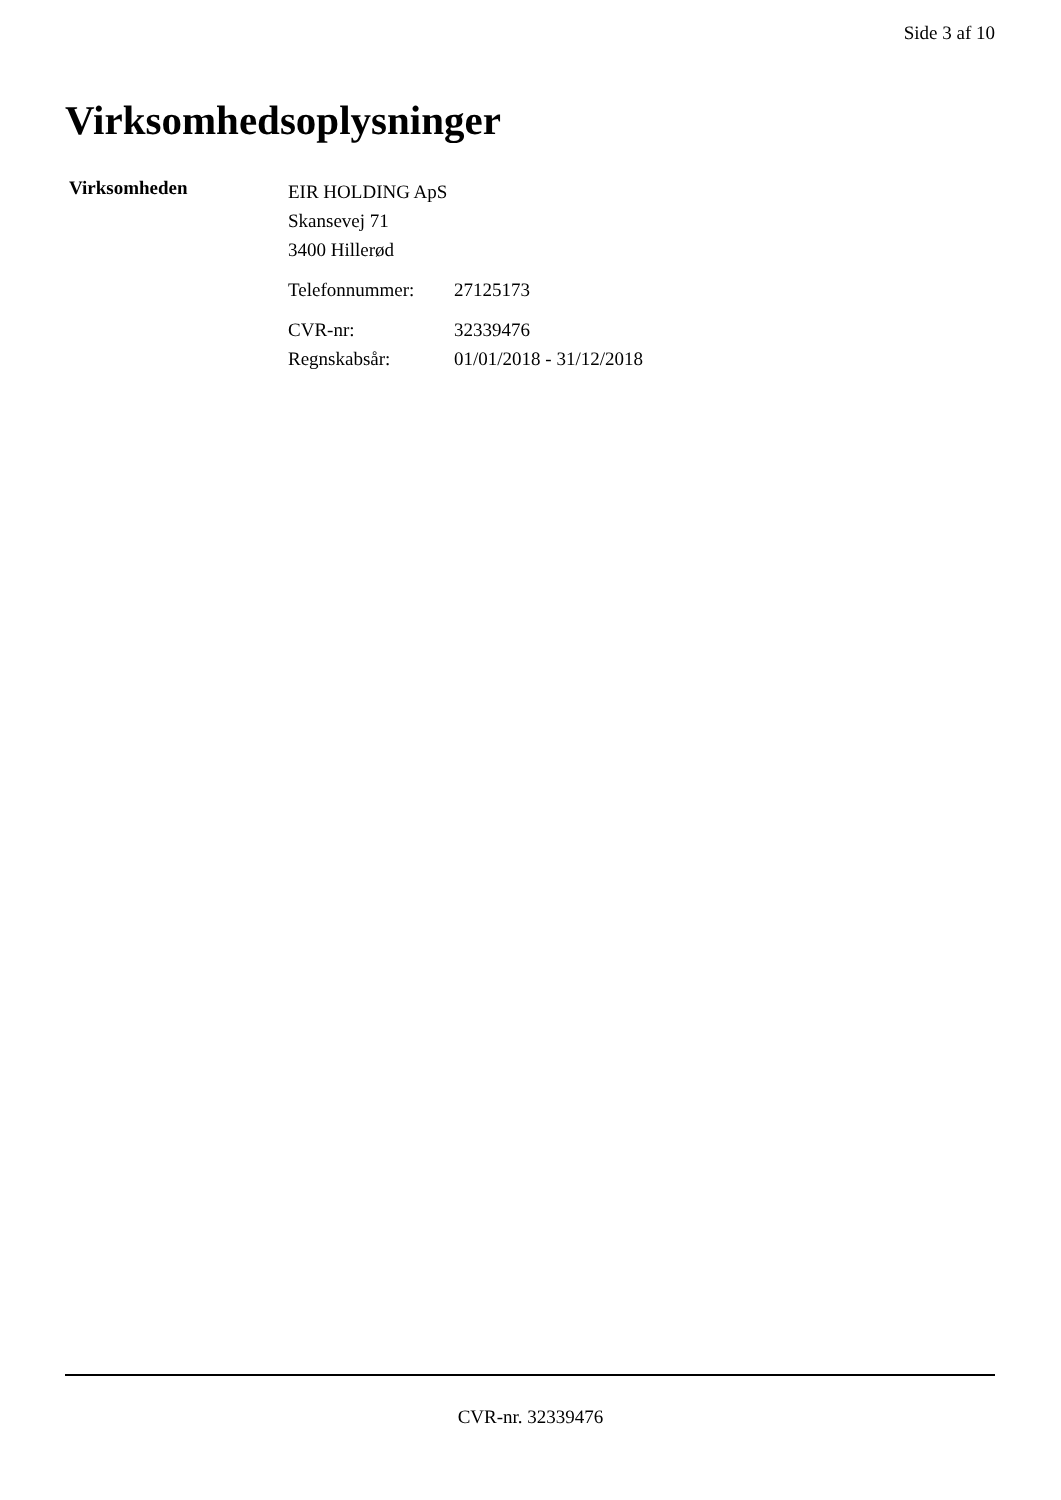Side 3 af 10
Virksomhedsoplysninger
Virksomheden
EIR HOLDING ApS
Skansevej 71
3400 Hillerød
Telefonnummer: 27125173
CVR-nr: 32339476 Regnskabsår: 01/01/2018 - 31/12/2018
CVR-nr. 32339476